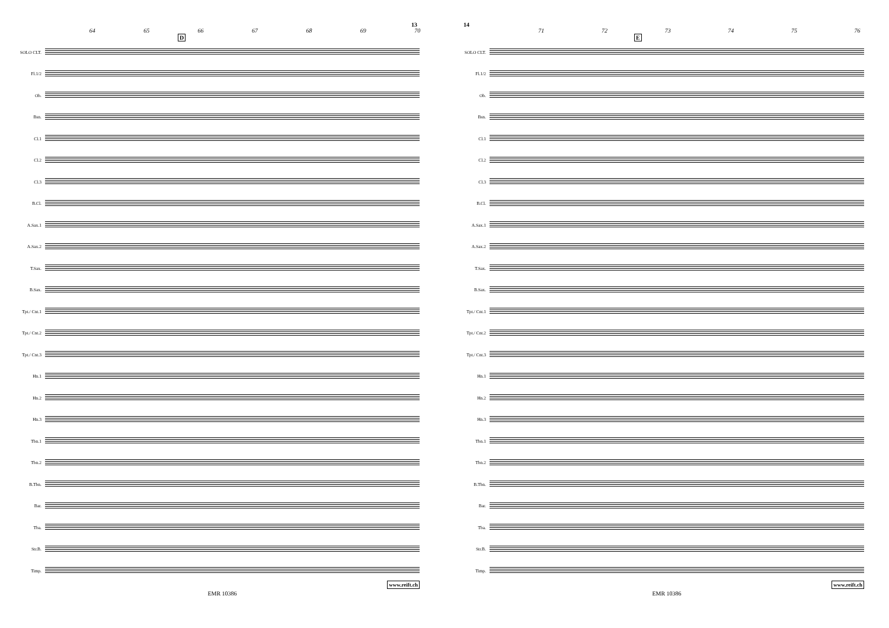13
64 65 66 67 68 69 70
D
SOLO CLT.
Fl.1/2
Ob.
Bsn.
Cl.1
Cl.2
Cl.3
B.Cl.
A.Sax.1
A.Sax.2
T.Sax.
B.Sax.
Tpt./ Cnt.1
Tpt./ Cnt.2
Tpt./ Cnt.3
Hn.1
Hn.2
Hn.3
Tbn.1
Tbn.2
B.Tbn.
Bar.
Tba.
Str.B.
Timp.
www.reift.ch
EMR 10386
14
71 72 73 74 75 76
E
SOLO CLT.
Fl.1/2
Ob.
Bsn.
Cl.1
Cl.2
Cl.3
B.Cl.
A.Sax.1
A.Sax.2
T.Sax.
B.Sax.
Tpt./ Cnt.1
Tpt./ Cnt.2
Tpt./ Cnt.3
Hn.1
Hn.2
Hn.3
Tbn.1
Tbn.2
B.Tbn.
Bar.
Tba.
Str.B.
Timp.
www.reift.ch
EMR 10386